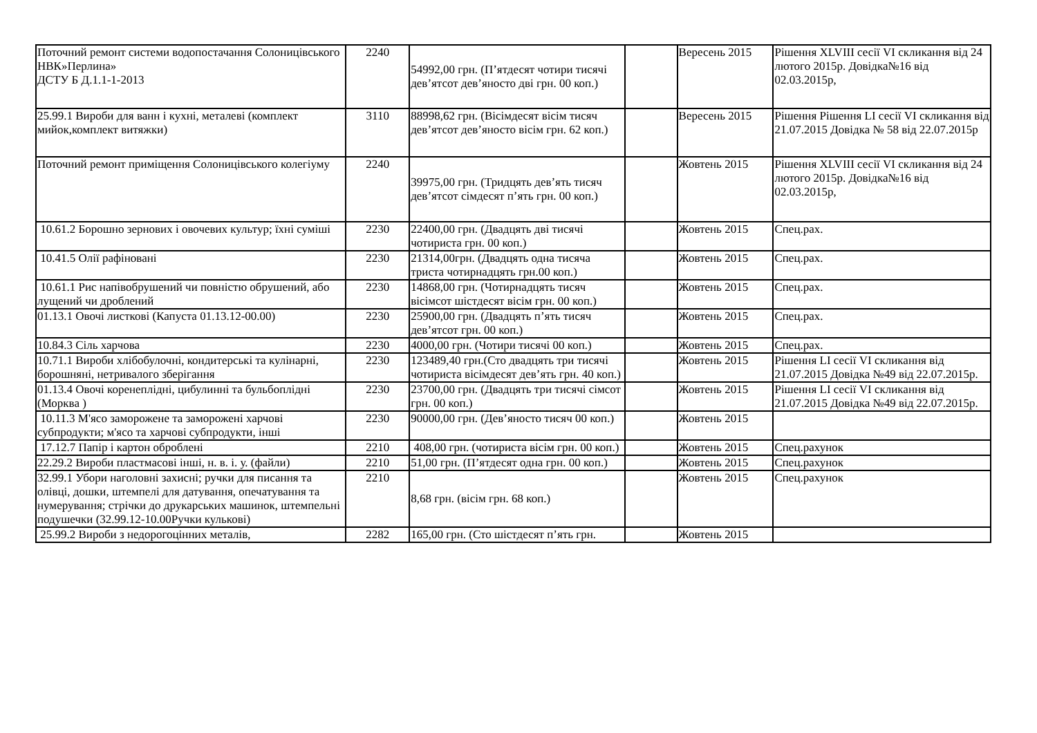| Поточний ремонт системи водопостачання Солоницівського НВК»Перлина» ДСТУ Б Д.1.1-1-2013 | 2240 | 54992,00 грн. (П’ятдесят чотири тисячі дев’ятсот дев’яносто дві грн. 00 коп.) | | Вересень 2015 | Рішення XLVIII сесії VI скликання від 24 лютого 2015р. Довідка№16 від 02.03.2015р, |
| 25.99.1 Вироби для ванн і кухні, металеві (комплект мийок,комплект витяжки) | 3110 | 88998,62 грн. (Вісімдесят вісім тисяч дев’ятсот дев’яносто вісім грн. 62 коп.) | | Вересень 2015 | Рішення Рішення LI сесії VI скликання від 21.07.2015 Довідка № 58 від 22.07.2015р |
| Поточний ремонт приміщення Солоницівського колегіуму | 2240 | 39975,00 грн. (Тридцять дев’ять тисяч дев’ятсот сімдесят п’ять грн. 00 коп.) | | Жовтень 2015 | Рішення XLVIII сесії VI скликання від 24 лютого 2015р. Довідка№16 від 02.03.2015р, |
| 10.61.2 Борошно зернових і овочевих культур; їхні суміші | 2230 | 22400,00 грн. (Двадцять дві тисячі чотириста грн. 00 коп.) | | Жовтень 2015 | Спец.рах. |
| 10.41.5 Олії рафіновані | 2230 | 21314,00грн. (Двадцять одна тисяча триста чотирнадцять грн.00 коп.) | | Жовтень 2015 | Спец.рах. |
| 10.61.1 Рис напівобрушений чи повністю обрушений, або лущений чи дроблений | 2230 | 14868,00 грн. (Чотирнадцять тисяч вісімсот шістдесят вісім грн. 00 коп.) | | Жовтень 2015 | Спец.рах. |
| 01.13.1 Овочі листкові (Капуста 01.13.12-00.00) | 2230 | 25900,00 грн. (Двадцять п’ять тисяч дев’ятсот грн. 00 коп.) | | Жовтень 2015 | Спец.рах. |
| 10.84.3 Сіль харчова | 2230 | 4000,00 грн. (Чотири тисячі 00 коп.) | | Жовтень 2015 | Спец.рах. |
| 10.71.1 Вироби хлібобулочні, кондитерські та кулінарні, борошняні, нетривалого зберігання | 2230 | 123489,40 грн.(Сто двадцять три тисячі чотириста вісімдесят дев’ять грн. 40 коп.) | | Жовтень 2015 | Рішення LI сесії VI скликання від 21.07.2015 Довідка №49 від 22.07.2015р. |
| 01.13.4 Овочі коренеплідні, цибулинні та бульбоплідні (Морква ) | 2230 | 23700,00 грн. (Двадцять три тисячі сімсот грн. 00 коп.) | | Жовтень 2015 | Рішення LI сесії VI скликання від 21.07.2015 Довідка №49 від 22.07.2015р. |
| 10.11.3 М'ясо заморожене та заморожені харчові субпродукти; м'ясо та харчові субпродукти, інші | 2230 | 90000,00 грн. (Дев’яносто тисяч 00 коп.) | | Жовтень 2015 | |
| 17.12.7 Папір і картон оброблені | 2210 | 408,00 грн. (чотириста вісім грн. 00 коп.) | | Жовтень 2015 | Спец.рахунок |
| 22.29.2 Вироби пластмасові інші, н. в. і. у. (файли) | 2210 | 51,00 грн. (П’ятдесят одна грн. 00 коп.) | | Жовтень 2015 | Спец.рахунок |
| 32.99.1 Убори наголовні захисні; ручки для писання та олівці, дошки, штемпелі для датування, опечатування та нумерування; стрічки до друкарських машинок, штемпельні подушечки (32.99.12-10.00Ручки кулькові) | 2210 | 8,68 грн. (вісім грн. 68 коп.) | | Жовтень 2015 | Спец.рахунок |
| 25.99.2 Вироби з недорогоцінних металів, | 2282 | 165,00 грн. (Сто шістдесят п’ять грн. | | Жовтень 2015 | |